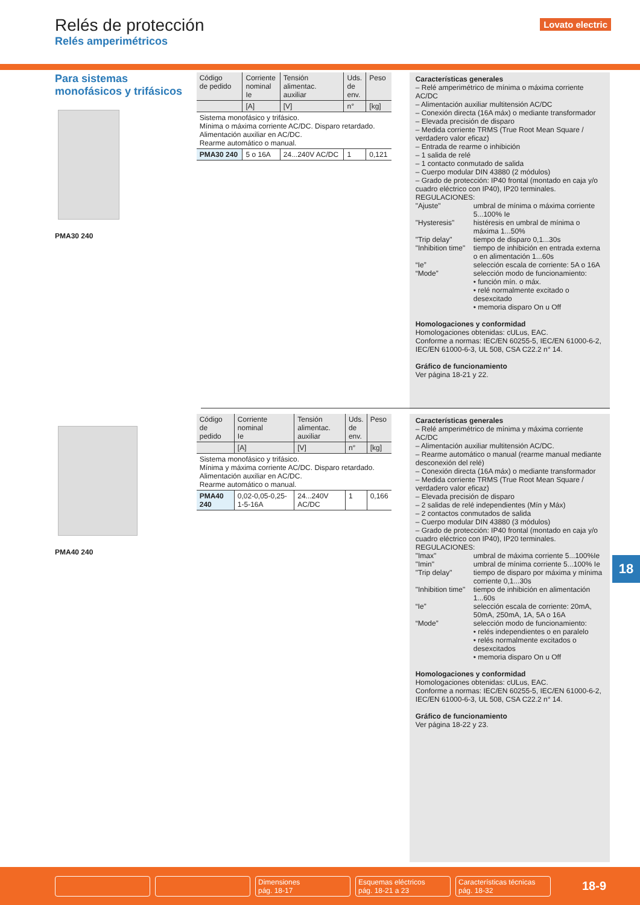Relés de protección
Relés amperimétricos
Lovato electric
Para sistemas
monofásicos y trifásicos
PMA30 240
| Código de pedido | Corriente nominal Ie | Tensión alimentac. auxiliar | Uds. de env. | Peso |
| --- | --- | --- | --- | --- |
| | [A] | [V] | n° | [kg] |
| Sistema monofásico y trifásico. Mínima o máxima corriente AC/DC. Disparo retardado. Alimentación auxiliar en AC/DC. Rearme automático o manual. | | | | |
| PMA30 240 | 5 o 16A | 24...240V AC/DC | 1 | 0,121 |
Características generales
– Relé amperimétrico de mínima o máxima corriente AC/DC
– Alimentación auxiliar multitensión AC/DC
– Conexión directa (16A máx) o mediante transformador
– Elevada precisión de disparo
– Medida corriente TRMS (True Root Mean Square / verdadero valor eficaz)
– Entrada de rearme o inhibición
– 1 salida de relé
– 1 contacto conmutado de salida
– Cuerpo modular DIN 43880 (2 módulos)
– Grado de protección: IP40 frontal (montado en caja y/o cuadro eléctrico con IP40), IP20 terminales.
REGULACIONES:
"Ajuste" umbral de mínima o máxima corriente 5...100% Ie "Hysteresis" histéresis en umbral de mínima o máxima 1...50% "Trip delay" tiempo de disparo 0,1...30s "Inhibition time" tiempo de inhibición en entrada externa o en alimentación 1...60s “Ie” selección escala de corriente: 5A o 16A “Mode” selección modo de funcionamiento:
• función mín. o máx.
• relé normalmente excitado o desexcitado
• memoria disparo On u Off
Homologaciones y conformidad
Homologaciones obtenidas: cULus, EAC.
Conforme a normas: IEC/EN 60255-5, IEC/EN 61000-6-2, IEC/EN 61000-6-3, UL 508, CSA C22.2 n° 14.
Gráfico de funcionamiento
Ver página 18-21 y 22.
PMA40 240
| Código de pedido | Corriente nominal Ie | Tensión alimentac. auxiliar | Uds. de env. | Peso |
| --- | --- | --- | --- | --- |
| | [A] | [V] | n° | [kg] |
| Sistema monofásico y trifásico. Mínima y máxima corriente AC/DC. Disparo retardado. Alimentación auxiliar en AC/DC. Rearme automático o manual. | | | | |
| PMA40 240 | 0,02-0,05-0,25-1-5-16A | 24...240V AC/DC | 1 | 0,166 |
Características generales
– Relé amperimétrico de mínima y máxima corriente AC/DC
– Alimentación auxiliar multitensión AC/DC.
– Rearme automático o manual (rearme manual mediante desconexión del relé)
– Conexión directa (16A máx) o mediante transformador
– Medida corriente TRMS (True Root Mean Square / verdadero valor eficaz)
– Elevada precisión de disparo
– 2 salidas de relé independientes (Mín y Máx)
– 2 contactos conmutados de salida
– Cuerpo modular DIN 43880 (3 módulos)
– Grado de protección: IP40 frontal (montado en caja y/o cuadro eléctrico con IP40), IP20 terminales.
REGULACIONES:
"Imax" umbral de máxima corriente 5...100%Ie "Imin" umbral de mínima corriente 5...100% Ie "Trip delay" tiempo de disparo por máxima y mínima corriente 0,1...30s "Inhibition time" tiempo de inhibición en alimentación 1...60s “Ie” selección escala de corriente: 20mA, 50mA, 250mA, 1A, 5A o 16A “Mode” selección modo de funcionamiento:
• relés independientes o en paralelo
• relés normalmente excitados o desexcitados
• memoria disparo On u Off
Homologaciones y conformidad
Homologaciones obtenidas: cULus, EAC.
Conforme a normas: IEC/EN 60255-5, IEC/EN 61000-6-2, IEC/EN 61000-6-3, UL 508, CSA C22.2 n° 14.
Gráfico de funcionamiento
Ver página 18-22 y 23.
18
Dimensiones
pág. 18-17
Esquemas eléctricos
pág. 18-21 a 23
Características técnicas
pág. 18-32
18-9